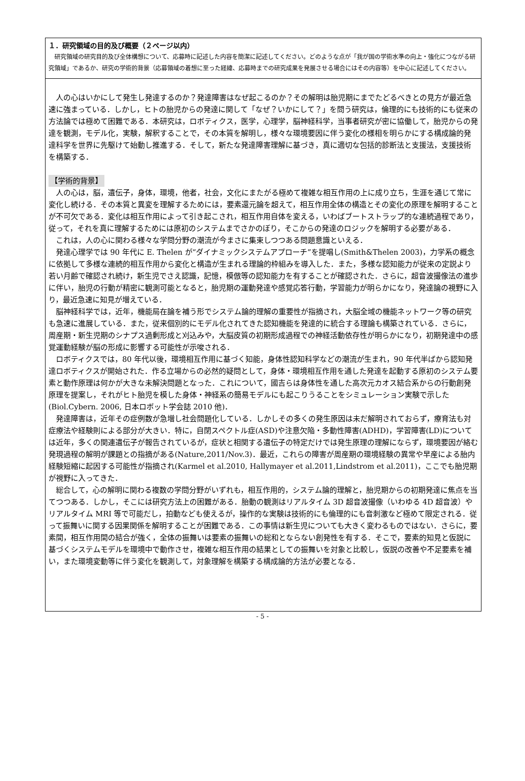１．研究領域の目的及び概要（２ページ以内）
　研究領域の研究目的及び全体構想について、応募時に記述した内容を簡潔に記述してください。どのような点が「我が国の学術水準の向上・強化につながる研究領域」であるか、研究の学術的背景（応募領域の着想に至った経緯、応募時までの研究成果を発展させる場合にはその内容等）を中心に記述してください。
人の心はいかにして発生し発達するのか？発達障害はなぜ起こるのか？その解明は胎児期にまでたどるべきとの見方が最近急速に強まっている．しかし，ヒトの胎児からの発達に関して「なぜ？いかにして？」を問う研究は，倫理的にも技術的にも従来の方法論では極めて困難である．本研究は，ロボティクス，医学，心理学，脳神経科学，当事者研究が密に協働して，胎児からの発達を観測，モデル化，実験，解釈することで，その本質を解明し，様々な環境要因に伴う変化の様相を明らかにする構成論的発達科学を世界に先駆けて始動し推進する．そして，新たな発達障害理解に基づき，真に適切な包括的診断法と支援法，支援技術を構築する．
【学術的背景】
人の心は，脳，遺伝子，身体，環境，他者，社会，文化にまたがる極めて複雑な相互作用の上に成り立ち，生涯を通じて常に変化し続ける．その本質と異変を理解するためには，要素還元論を超えて，相互作用全体の構造とその変化の原理を解明することが不可欠である．変化は相互作用によって引き起こされ，相互作用自体を変える，いわばブートストラップ的な連続過程であり，従って，それを真に理解するためには原初のシステムまでさかのぼり，そこからの発達のロジックを解明する必要がある．
これは，人の心に関わる様々な学問分野の潮流が今まさに集束しつつある問題意識といえる．
発達心理学では 90 年代に E. Thelen が“ダイナミックシステムアプローチ”を提唱し(Smith&Thelen 2003)，力学系の概念に依拠して多様な連続的相互作用から変化と構造が生まれる理論的枠組みを導入した．また，多様な認知能力が従来の定説より若い月齢で確認され続け，新生児でさえ認識，記憶，模倣等の認知能力を有することが確認された．さらに，超音波撮像法の進歩に伴い，胎児の行動が精密に観測可能となると，胎児期の運動発達や感覚応答行動，学習能力が明らかになり，発達論の視野に入り，最近急速に知見が増えている．
脳神経科学では，近年，機能局在論を補う形でシステム論的理解の重要性が指摘され，大脳全域の機能ネットワーク等の研究も急速に進展している．また，従来個別的にモデル化されてきた認知機能を発達的に統合する理論も構築されている．さらに，周産期・新生児期のシナプス過剰形成と刈込みや，大脳皮質の初期形成過程での神経活動依存性が明らかになり，初期発達中の感覚運動経験が脳の形成に影響する可能性が示唆される．
ロボティクスでは，80 年代以後，環境相互作用に基づく知能，身体性認知科学などの潮流が生まれ，90 年代半ばから認知発達ロボティクスが開始された．作る立場からの必然的疑問として，身体・環境相互作用を通した発達を起動する原初のシステム要素と動作原理は何かが大きな未解決問題となった．これについて，國吉らは身体性を通した高次元カオス結合系からの行動創発原理を提案し，それがヒト胎児を模した身体・神経系の簡易モデルにも起こりうることをシミュレーション実験で示した(Biol.Cybern. 2006, 日本ロボット学会誌 2010 他)．
発達障害は，近年その症例数が急増し社会問題化している．しかしその多くの発生原因は未だ解明されておらず，療育法も対症療法や経験則による部分が大きい．特に，自閉スペクトル症(ASD)や注意欠陥・多動性障害(ADHD)，学習障害(LD)については近年，多くの関連遺伝子が報告されているが，症状と相関する遺伝子の特定だけでは発生原理の理解にならず，環境要因が絡む発現過程の解明が課題との指摘がある(Nature,2011/Nov.3)．最近，これらの障害が周産期の環境経験の異常や早産による胎内経験短縮に起因する可能性が指摘され(Karmel et al.2010, Hallymayer et al.2011,Lindstrom et al.2011)，ここでも胎児期が視野に入ってきた．
総合して，心の解明に関わる複数の学問分野がいずれも，相互作用的，システム論的理解と，胎児期からの初期発達に焦点を当てつつある．しかし，そこには研究方法上の困難がある．胎動の観測はリアルタイム 3D 超音波撮像（いわゆる 4D 超音波）やリアルタイム MRI 等で可能だし，拍動なども使えるが，操作的な実験は技術的にも倫理的にも音刺激など極めて限定される．従って振舞いに関する因果関係を解明することが困難である．この事情は新生児についても大きく変わるものではない．さらに，要素間，相互作用間の結合が強く，全体の振舞いは要素の振舞いの総和とならない創発性を有する．そこで，要素的知見と仮説に基づくシステムモデルを環境中で動作させ，複雑な相互作用の結果としての振舞いを対象と比較し，仮説の改善や不足要素を補い，また環境変動等に伴う変化を観測して，対象理解を構築する構成論的方法が必要となる．
- 5 -